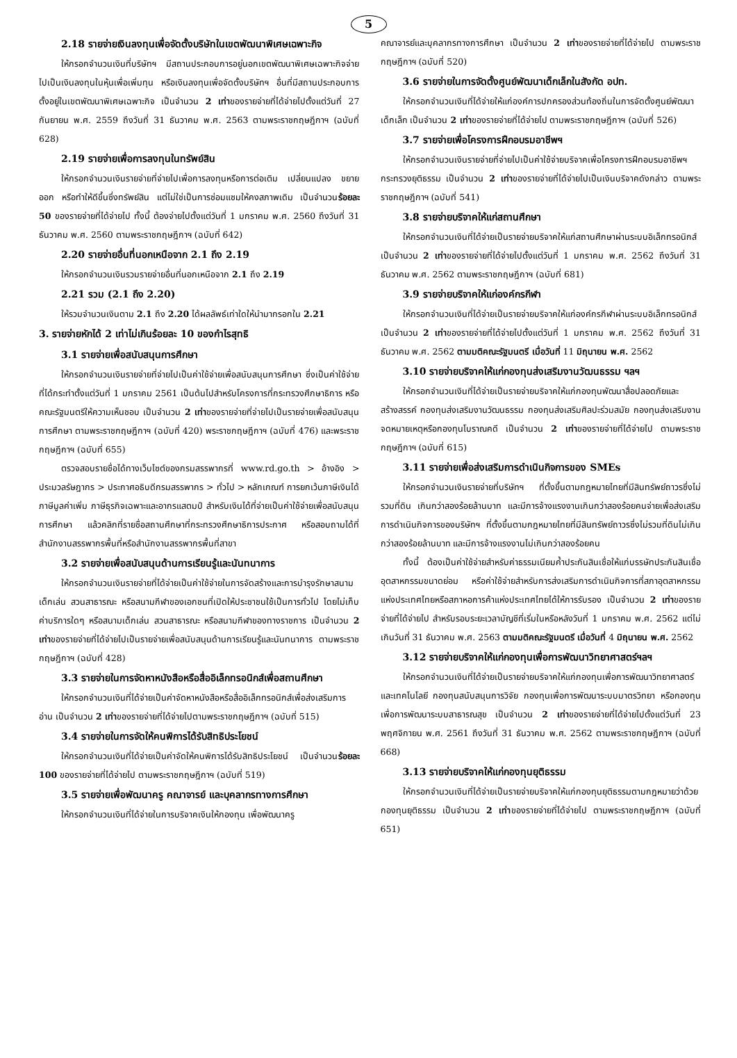5
2.18 รายจ่ายเงินลงทุนเพื่อจัดตั้งบริษัทในเขตพัฒนาพิเศษเฉพาะกิจ
ให้กรอกจำนวนเงินที่บริษัทฯ มีสถานประกอบการอยู่นอกเขตพัฒนาพิเศษเฉพาะกิจจ่ายไปเป็นเงินลงทุนในหุ้นเพื่อเพิ่มทุน หรือเงินลงทุนเพื่อจัดตั้งบริษัทฯ อื่นที่มีสถานประกอบการตั้งอยู่ในเขตพัฒนาพิเศษเฉพาะกิจ เป็นจำนวน 2 เท่าของรายจ่ายที่ได้จ่ายไปตั้งแต่วันที่ 27 กันยายน พ.ศ. 2559 ถึงวันที่ 31 ธันวาคม พ.ศ. 2563 ตามพระราชกฤษฎีกาฯ (ฉบับที่ 628)
2.19 รายจ่ายเพื่อการลงทุนในทรัพย์สิน
ให้กรอกจำนวนเงินรายจ่ายที่จ่ายไปเพื่อการลงทุนหรือการต่อเติม เปลี่ยนแปลง ขยายออก หรือทำให้ดีขึ้นซึ่งทรัพย์สิน แต่ไม่ใช่เป็นการซ่อมแซมให้คงสภาพเดิม เป็นจำนวนร้อยละ 50 ของรายจ่ายที่ได้จ่ายไป ทั้งนี้ ต้องจ่ายไปตั้งแต่วันที่ 1 มกราคม พ.ศ. 2560 ถึงวันที่ 31 ธันวาคม พ.ศ. 2560 ตามพระราชกฤษฎีกาฯ (ฉบับที่ 642)
2.20 รายจ่ายอื่นที่นอกเหนือจาก 2.1 ถึง 2.19
ให้กรอกจำนวนเงินรวมรายจ่ายอื่นที่นอกเหนือจาก 2.1 ถึง 2.19
2.21 รวม (2.1 ถึง 2.20)
ให้รวมจำนวนเงินตาม 2.1 ถึง 2.20 ได้ผลลัพธ์เท่าใดให้นำมากรอกใน 2.21
3. รายจ่ายหักได้ 2 เท่าไม่เกินร้อยละ 10 ของกำไรสุทธิ
3.1 รายจ่ายเพื่อสนับสนุนการศึกษา
ให้กรอกจำนวนเงินรายจ่ายที่จ่ายไปเป็นค่าใช้จ่ายเพื่อสนับสนุนการศึกษา ซึ่งเป็นค่าใช้จ่ายที่ได้กระทำตั้งแต่วันที่ 1 มกราคม 2561 เป็นต้นไปสำหรับโครงการที่กระทรวงศึกษาธิการ หรือคณะรัฐมนตรีให้ความเห็นชอบ เป็นจำนวน 2 เท่าของรายจ่ายที่จ่ายไปเป็นรายจ่ายเพื่อสนับสนุนการศึกษา ตามพระราชกฤษฎีกาฯ (ฉบับที่ 420) พระราชกฤษฎีกาฯ (ฉบับที่ 476) และพระราชกฤษฎีกาฯ (ฉบับที่ 655)
ตรวจสอบรายชื่อได้ทางเว็บไซต์ของกรมสรรพากรที่ www.rd.go.th > อ้างอิง > ประมวลรัษฎากร > ประกาศอธิบดีกรมสรรพากร > ทั่วไป > หลักเกณฑ์ การยกเว้นภาษีเงินได้ ภาษีมูลค่าเพิ่ม ภาษีธุรกิจเฉพาะและอากรแสตมป์ สำหรับเงินได้ที่จ่ายเป็นค่าใช้จ่ายเพื่อสนับสนุนการศึกษา แล้วคลิกที่รายชื่อสถานศึกษาที่กระทรวงศึกษาธิการประกาศ หรือสอบถามได้ที่สำนักงานสรรพากรพื้นที่หรือสำนักงานสรรพากรพื้นที่สาขา
3.2 รายจ่ายเพื่อสนับสนุนด้านการเรียนรู้และนันทนาการ
ให้กรอกจำนวนเงินรายจ่ายที่ได้จ่ายเป็นค่าใช้จ่ายในการจัดสร้างและการบำรุงรักษาสนามเด็กเล่น สวนสาธารณะ หรือสนามกีฬาของเอกชนที่เปิดให้ประชาชนใช้เป็นการทั่วไป โดยไม่เก็บค่าบริการใดๆ หรือสนามเด็กเล่น สวนสาธารณะ หรือสนามกีฬาของทางราชการ เป็นจำนวน 2 เท่าของรายจ่ายที่ได้จ่ายไปเป็นรายจ่ายเพื่อสนับสนุนด้านการเรียนรู้และนันทนาการ ตามพระราชกฤษฎีกาฯ (ฉบับที่ 428)
3.3 รายจ่ายในการจัดหาหนังสือหรือสื่ออิเล็กทรอนิกส์เพื่อสถานศึกษา
ให้กรอกจำนวนเงินที่ได้จ่ายเป็นค่าจัดหาหนังสือหรือสื่ออิเล็กทรอนิกส์เพื่อส่งเสริมการอ่าน เป็นจำนวน 2 เท่าของรายจ่ายที่ได้จ่ายไปตามพระราชกฤษฎีกาฯ (ฉบับที่ 515)
3.4 รายจ่ายในการจัดให้คนพิการได้รับสิทธิประโยชน์
ให้กรอกจำนวนเงินที่ได้จ่ายเป็นค่าจัดให้คนพิการได้รับสิทธิประโยชน์ เป็นจำนวนร้อยละ 100 ของรายจ่ายที่ได้จ่ายไป ตามพระราชกฤษฎีกาฯ (ฉบับที่ 519)
3.5 รายจ่ายเพื่อพัฒนาครู คณาจารย์ และบุคลากรทางการศึกษา
ให้กรอกจำนวนเงินที่ได้จ่ายในการบริจาคเงินให้กองทุน เพื่อพัฒนาครู
คณาจารย์และบุคลากรทางการศึกษา เป็นจำนวน 2 เท่าของรายจ่ายที่ได้จ่ายไป ตามพระราชกฤษฎีกาฯ (ฉบับที่ 520)
3.6 รายจ่ายในการจัดตั้งศูนย์พัฒนาเด็กเล็กในสังกัด อปท.
ให้กรอกจำนวนเงินที่ได้จ่ายให้แก่องค์การปกครองส่วนท้องถิ่นในการจัดตั้งศูนย์พัฒนาเด็กเล็ก เป็นจำนวน 2 เท่าของรายจ่ายที่ได้จ่ายไป ตามพระราชกฤษฎีกาฯ (ฉบับที่ 526)
3.7 รายจ่ายเพื่อโครงการฝึกอบรมอาชีพฯ
ให้กรอกจำนวนเงินรายจ่ายที่จ่ายไปเป็นค่าใช้จ่ายบริจาคเพื่อโครงการฝึกอบรมอาชีพฯ กระทรวงยุติธรรม เป็นจำนวน 2 เท่าของรายจ่ายที่ได้จ่ายไปเป็นเงินบริจาคดังกล่าว ตามพระราชกฤษฎีกาฯ (ฉบับที่ 541)
3.8 รายจ่ายบริจาคให้แก่สถานศึกษา
ให้กรอกจำนวนเงินที่ได้จ่ายเป็นรายจ่ายบริจาคให้แก่สถานศึกษาผ่านระบบอิเล็กทรอนิกส์ เป็นจำนวน 2 เท่าของรายจ่ายที่ได้จ่ายไปตั้งแต่วันที่ 1 มกราคม พ.ศ. 2562 ถึงวันที่ 31 ธันวาคม พ.ศ. 2562 ตามพระราชกฤษฎีกาฯ (ฉบับที่ 681)
3.9 รายจ่ายบริจาคให้แก่องค์กรกีฬา
ให้กรอกจำนวนเงินที่ได้จ่ายเป็นรายจ่ายบริจาคให้แก่องค์กรกีฬาผ่านระบบอิเล็กทรอนิกส์ เป็นจำนวน 2 เท่าของรายจ่ายที่ได้จ่ายไปตั้งแต่วันที่ 1 มกราคม พ.ศ. 2562 ถึงวันที่ 31 ธันวาคม พ.ศ. 2562 ตามมติคณะรัฐมนตรี เมื่อวันที่ 11 มิถุนายน พ.ศ. 2562
3.10 รายจ่ายบริจาคให้แก่กองทุนส่งเสริมงานวัฒนธรรม ฯลฯ
ให้กรอกจำนวนเงินที่ได้จ่ายเป็นรายจ่ายบริจาคให้แก่กองทุนพัฒนาสื่อปลอดภัยและสร้างสรรค์ กองทุนส่งเสริมงานวัฒนธรรม กองทุนส่งเสริมศิลปะร่วมสมัย กองทุนส่งเสริมงานจดหมายเหตุหรือกองทุนโบราณคดี เป็นจำนวน 2 เท่าของรายจ่ายที่ได้จ่ายไป ตามพระราชกฤษฎีกาฯ (ฉบับที่ 615)
3.11 รายจ่ายเพื่อส่งเสริมการดำเนินกิจการของ SMEs
ให้กรอกจำนวนเงินรายจ่ายที่บริษัทฯ ที่ตั้งขึ้นตามกฎหมายไทยที่มีสินทรัพย์ถาวรซึ่งไม่รวมที่ดิน เกินกว่าสองร้อยล้านบาท และมีการจ้างแรงงานเกินกว่าสองร้อยคนจ่ายเพื่อส่งเสริมการดำเนินกิจการของบริษัทฯ ที่ตั้งขึ้นตามกฎหมายไทยที่มีสินทรัพย์ถาวรซึ่งไม่รวมที่ดินไม่เกินกว่าสองร้อยล้านบาท และมีการจ้างแรงงานไม่เกินกว่าสองร้อยคน
ทั้งนี้ ต้องเป็นค่าใช้จ่ายสำหรับค่าธรรมเนียมค้ำประกันสินเชื่อให้แก่บรรษัทประกันสินเชื่ออุตสาหกรรมขนาดย่อม หรือค่าใช้จ่ายสำหรับการส่งเสริมการดำเนินกิจการที่สภาอุตสาหกรรมแห่งประเทศไทยหรือสภาหอการค้าแห่งประเทศไทยได้ให้การรับรอง เป็นจำนวน 2 เท่าของรายจ่ายที่ได้จ่ายไป สำหรับรอบระยะเวลาบัญชีที่เริ่มในหรือหลังวันที่ 1 มกราคม พ.ศ. 2562 แต่ไม่เกินวันที่ 31 ธันวาคม พ.ศ. 2563 ตามมติคณะรัฐมนตรี เมื่อวันที่ 4 มิถุนายน พ.ศ. 2562
3.12 รายจ่ายบริจาคให้แก่กองทุนเพื่อการพัฒนาวิทยาศาสตร์ฯลฯ
ให้กรอกจำนวนเงินที่ได้จ่ายเป็นรายจ่ายบริจาคให้แก่กองทุนเพื่อการพัฒนาวิทยาศาสตร์และเทคโนโลยี กองทุนสนับสนุนการวิจัย กองทุนเพื่อการพัฒนาระบบมาตรวิทยา หรือกองทุนเพื่อการพัฒนาระบบสาธารณสุข เป็นจำนวน 2 เท่าของรายจ่ายที่ได้จ่ายไปตั้งแต่วันที่ 23 พฤศจิกายน พ.ศ. 2561 ถึงวันที่ 31 ธันวาคม พ.ศ. 2562 ตามพระราชกฤษฎีกาฯ (ฉบับที่ 668)
3.13 รายจ่ายบริจาคให้แก่กองทุนยุติธรรม
ให้กรอกจำนวนเงินที่ได้จ่ายเป็นรายจ่ายบริจาคให้แก่กองทุนยุติธรรมตามกฎหมายว่าด้วยกองทุนยุติธรรม เป็นจำนวน 2 เท่าของรายจ่ายที่ได้จ่ายไป ตามพระราชกฤษฎีกาฯ (ฉบับที่ 651)